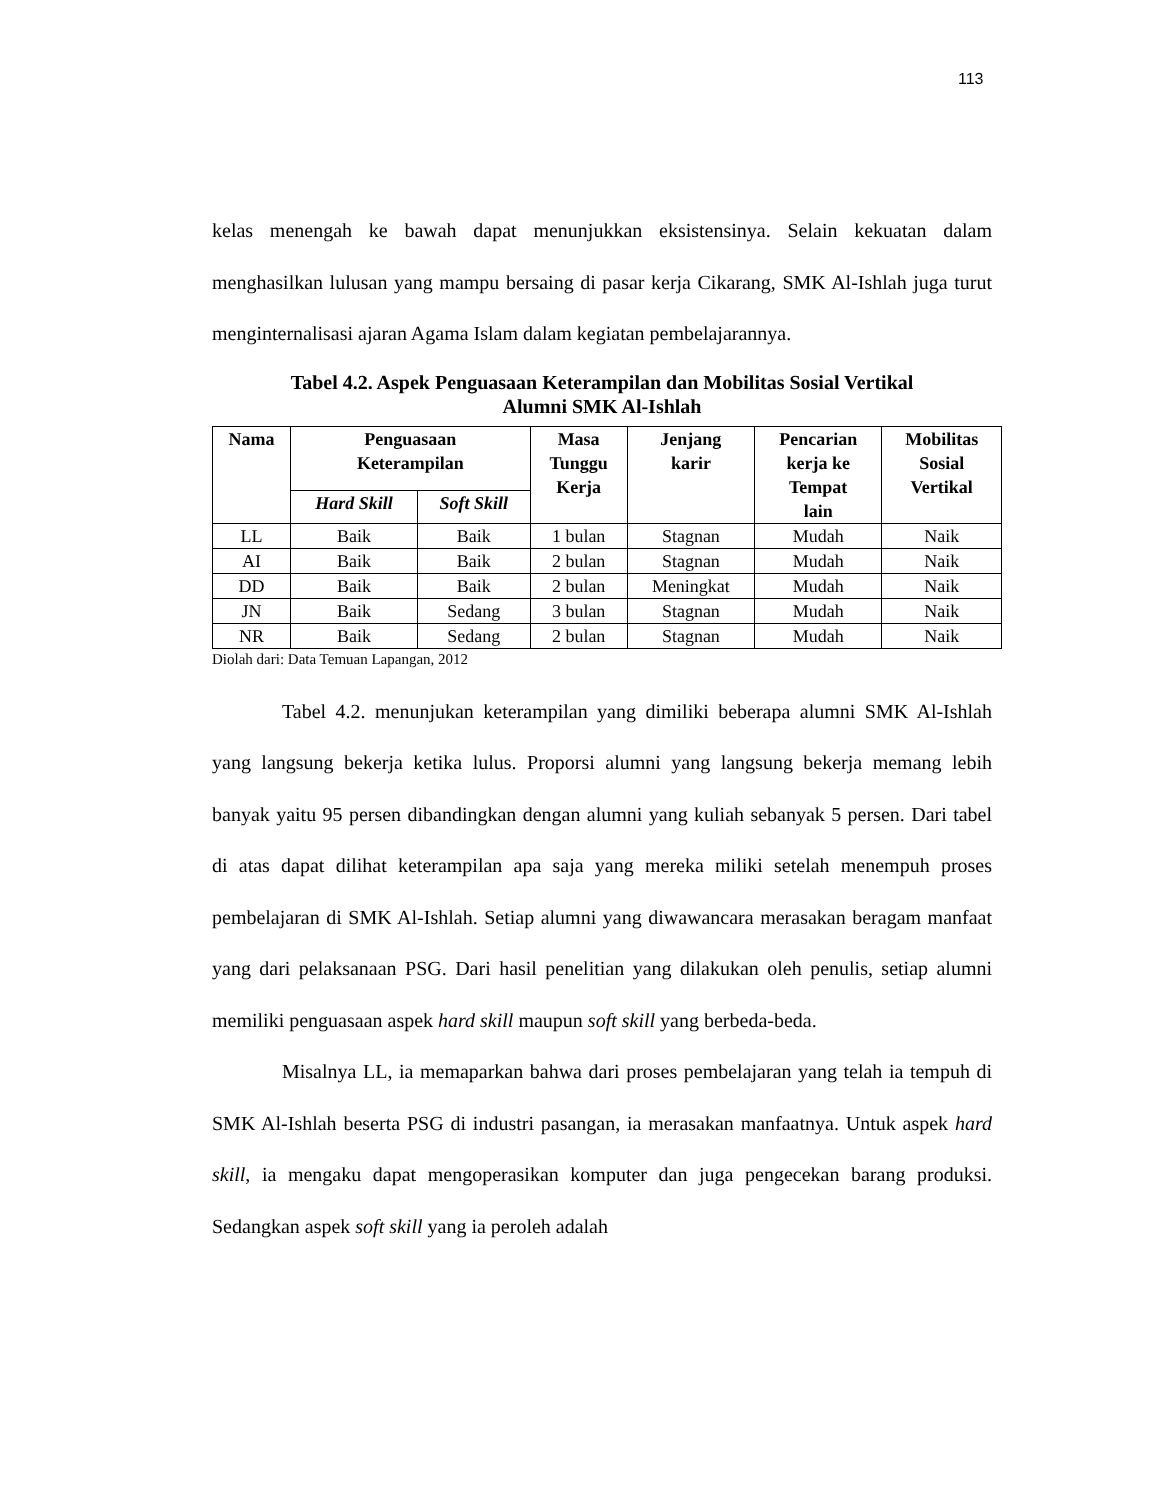113
kelas menengah ke bawah dapat menunjukkan eksistensinya. Selain kekuatan dalam menghasilkan lulusan yang mampu bersaing di pasar kerja Cikarang, SMK Al-Ishlah juga turut menginternalisasi ajaran Agama Islam dalam kegiatan pembelajarannya.
Tabel 4.2. Aspek Penguasaan Keterampilan dan Mobilitas Sosial Vertikal
Alumni SMK Al-Ishlah
| Nama | Penguasaan Keterampilan | | Masa Tunggu Kerja | Jenjang karir | Pencarian kerja ke Tempat lain | Mobilitas Sosial Vertikal |
| --- | --- | --- | --- | --- | --- | --- |
| | Hard Skill | Soft Skill | | | | |
| LL | Baik | Baik | 1 bulan | Stagnan | Mudah | Naik |
| AI | Baik | Baik | 2 bulan | Stagnan | Mudah | Naik |
| DD | Baik | Baik | 2 bulan | Meningkat | Mudah | Naik |
| JN | Baik | Sedang | 3 bulan | Stagnan | Mudah | Naik |
| NR | Baik | Sedang | 2 bulan | Stagnan | Mudah | Naik |
Diolah dari: Data Temuan Lapangan, 2012
Tabel 4.2. menunjukan keterampilan yang dimiliki beberapa alumni SMK Al-Ishlah yang langsung bekerja ketika lulus. Proporsi alumni yang langsung bekerja memang lebih banyak yaitu 95 persen dibandingkan dengan alumni yang kuliah sebanyak 5 persen. Dari tabel di atas dapat dilihat keterampilan apa saja yang mereka miliki setelah menempuh proses pembelajaran di SMK Al-Ishlah. Setiap alumni yang diwawancara merasakan beragam manfaat yang dari pelaksanaan PSG. Dari hasil penelitian yang dilakukan oleh penulis, setiap alumni memiliki penguasaan aspek hard skill maupun soft skill yang berbeda-beda.
Misalnya LL, ia memaparkan bahwa dari proses pembelajaran yang telah ia tempuh di SMK Al-Ishlah beserta PSG di industri pasangan, ia merasakan manfaatnya. Untuk aspek hard skill, ia mengaku dapat mengoperasikan komputer dan juga pengecekan barang produksi. Sedangkan aspek soft skill yang ia peroleh adalah